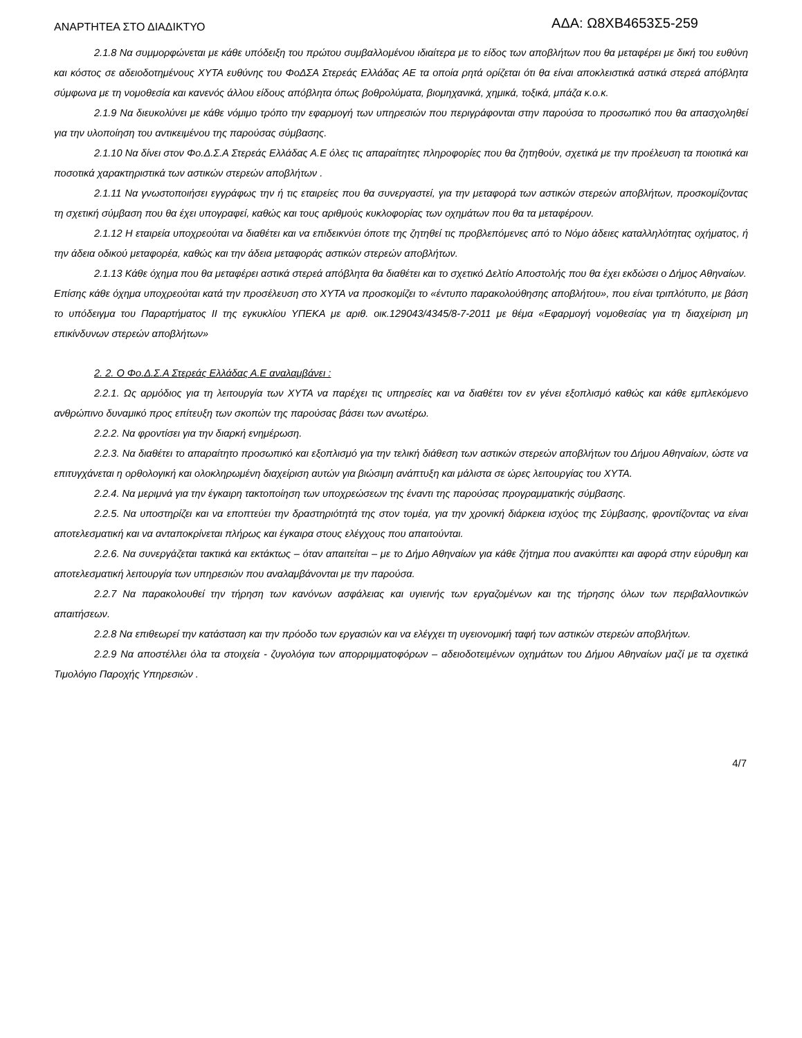ΑΝΑΡΤΗΤΕΑ ΣΤΟ ΔΙΑΔΙΚΤΥΟ
ΑΔΑ: Ω8ΧΒ4653Σ5-259
2.1.8 Να συμμορφώνεται με κάθε υπόδειξη του πρώτου συμβαλλομένου ιδιαίτερα με το είδος των αποβλήτων που θα μεταφέρει με δική του ευθύνη και κόστος σε αδειοδοτημένους ΧΥΤΑ ευθύνης του ΦοΔΣΑ Στερεάς Ελλάδας ΑΕ τα οποία ρητά ορίζεται ότι θα είναι αποκλειστικά αστικά στερεά απόβλητα σύμφωνα με τη νομοθεσία και κανενός άλλου είδους απόβλητα όπως βοθρολύματα, βιομηχανικά, χημικά, τοξικά, μπάζα κ.ο.κ.
2.1.9 Να διευκολύνει με κάθε νόμιμο τρόπο την εφαρμογή των υπηρεσιών που περιγράφονται στην παρούσα το προσωπικό που θα απασχοληθεί για την υλοποίηση του αντικειμένου της παρούσας σύμβασης.
2.1.10 Να δίνει στον Φο.Δ.Σ.Α Στερεάς Ελλάδας Α.Ε όλες τις απαραίτητες πληροφορίες που θα ζητηθούν, σχετικά με την προέλευση τα ποιοτικά και ποσοτικά χαρακτηριστικά των αστικών στερεών αποβλήτων .
2.1.11 Να γνωστοποιήσει εγγράφως την ή τις εταιρείες που θα συνεργαστεί, για την μεταφορά των αστικών στερεών αποβλήτων, προσκομίζοντας τη σχετική σύμβαση που θα έχει υπογραφεί, καθώς και τους αριθμούς κυκλοφορίας των οχημάτων που θα τα μεταφέρουν.
2.1.12 Η εταιρεία υποχρεούται να διαθέτει και να επιδεικνύει όποτε της ζητηθεί τις προβλεπόμενες από το Νόμο άδειες καταλληλότητας οχήματος, ή την άδεια οδικού μεταφορέα, καθώς και την άδεια μεταφοράς αστικών στερεών αποβλήτων.
2.1.13 Κάθε όχημα που θα μεταφέρει αστικά στερεά απόβλητα θα διαθέτει και το σχετικό Δελτίο Αποστολής που θα έχει εκδώσει ο Δήμος Αθηναίων.
Επίσης κάθε όχημα υποχρεούται κατά την προσέλευση στο ΧΥΤΑ να προσκομίζει το «έντυπο παρακολούθησης αποβλήτου», που είναι τριπλότυπο, με βάση το υπόδειγμα του Παραρτήματος ΙΙ της εγκυκλίου ΥΠΕΚΑ με αριθ. οικ.129043/4345/8-7-2011 με θέμα «Εφαρμογή νομοθεσίας για τη διαχείριση μη επικίνδυνων στερεών αποβλήτων»
2. 2. Ο Φο.Δ.Σ.Α Στερεάς Ελλάδας Α.Ε αναλαμβάνει :
2.2.1. Ως αρμόδιος για τη λειτουργία των ΧΥΤΑ να παρέχει τις υπηρεσίες και να διαθέτει τον εν γένει εξοπλισμό καθώς και κάθε εμπλεκόμενο ανθρώπινο δυναμικό προς επίτευξη των σκοπών της παρούσας βάσει των ανωτέρω.
2.2.2. Να φροντίσει για την διαρκή ενημέρωση.
2.2.3. Να διαθέτει το απαραίτητο προσωπικό και εξοπλισμό για την τελική διάθεση των αστικών στερεών αποβλήτων του Δήμου Αθηναίων, ώστε να επιτυγχάνεται η ορθολογική και ολοκληρωμένη διαχείριση αυτών για βιώσιμη ανάπτυξη και μάλιστα σε ώρες λειτουργίας του ΧΥΤΑ.
2.2.4. Να μεριμνά για την έγκαιρη τακτοποίηση των υποχρεώσεων της έναντι της παρούσας προγραμματικής σύμβασης.
2.2.5. Να υποστηρίζει και να εποπτεύει την δραστηριότητά της στον τομέα, για την χρονική διάρκεια ισχύος της Σύμβασης, φροντίζοντας να είναι αποτελεσματική και να ανταποκρίνεται πλήρως και έγκαιρα στους ελέγχους που απαιτούνται.
2.2.6. Να συνεργάζεται τακτικά και εκτάκτως – όταν απαιτείται – με το Δήμο Αθηναίων για κάθε ζήτημα που ανακύπτει και αφορά στην εύρυθμη και αποτελεσματική λειτουργία των υπηρεσιών που αναλαμβάνονται με την παρούσα.
2.2.7 Να παρακολουθεί την τήρηση των κανόνων ασφάλειας και υγιεινής των εργαζομένων και της τήρησης όλων των περιβαλλοντικών απαιτήσεων.
2.2.8 Να επιθεωρεί την κατάσταση και την πρόοδο των εργασιών και να ελέγχει τη υγειονομική ταφή των αστικών στερεών αποβλήτων.
2.2.9 Να αποστέλλει όλα τα στοιχεία - ζυγολόγια των απορριμματοφόρων – αδειοδοτειμένων οχημάτων του Δήμου Αθηναίων μαζί με τα σχετικά Τιμολόγιο Παροχής Υπηρεσιών .
4/7